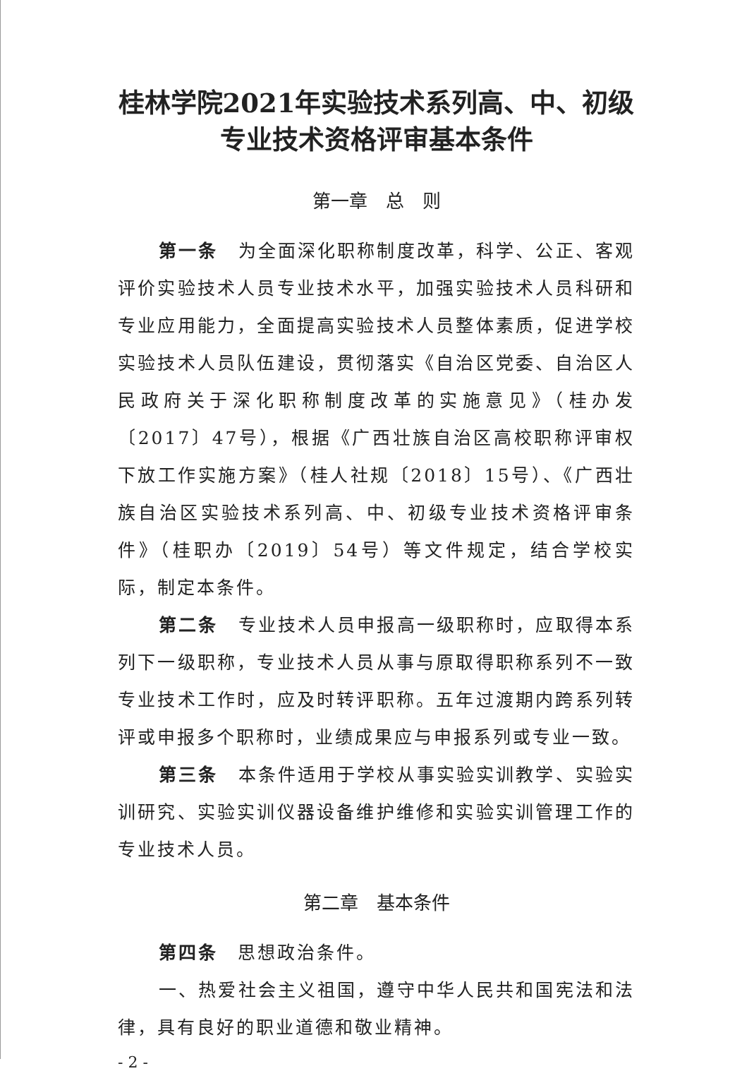桂林学院2021年实验技术系列高、中、初级专业技术资格评审基本条件
第一章　总　则
第一条　为全面深化职称制度改革，科学、公正、客观评价实验技术人员专业技术水平，加强实验技术人员科研和专业应用能力，全面提高实验技术人员整体素质，促进学校实验技术人员队伍建设，贯彻落实《自治区党委、自治区人民政府关于深化职称制度改革的实施意见》（桂办发〔2017〕47号），根据《广西壮族自治区高校职称评审权下放工作实施方案》（桂人社规〔2018〕15号）、《广西壮族自治区实验技术系列高、中、初级专业技术资格评审条件》（桂职办〔2019〕54号）等文件规定，结合学校实际，制定本条件。
第二条　专业技术人员申报高一级职称时，应取得本系列下一级职称，专业技术人员从事与原取得职称系列不一致专业技术工作时，应及时转评职称。五年过渡期内跨系列转评或申报多个职称时，业绩成果应与申报系列或专业一致。
第三条　本条件适用于学校从事实验实训教学、实验实训研究、实验实训仪器设备维护维修和实验实训管理工作的专业技术人员。
第二章　基本条件
第四条　思想政治条件。
一、热爱社会主义祖国，遵守中华人民共和国宪法和法律，具有良好的职业道德和敬业精神。
- 2 -